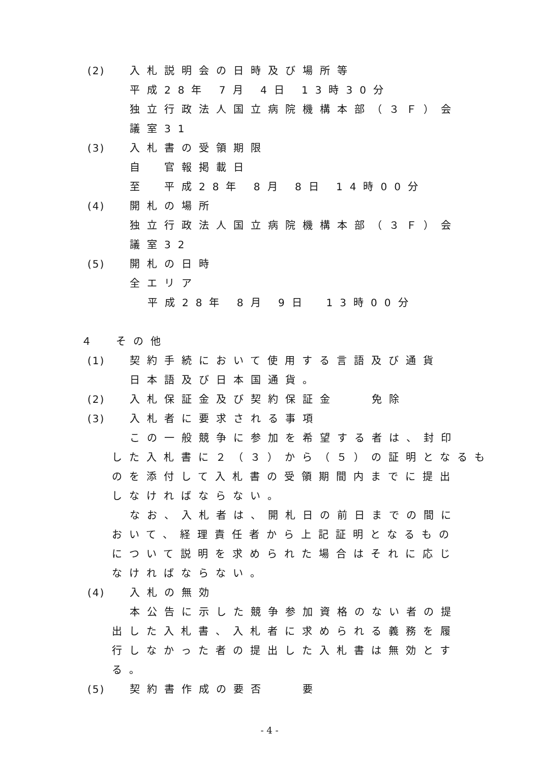(2) 入札説明会の日時及び場所等
平成28年 7月 4日 13時30分
独立行政法人国立病院機構本部（３Ｆ）会
議室31
(3) 入札書の受領期限
自　官報掲載日
至　平成28年 8月 8日 14時00分
(4) 開札の場所
独立行政法人国立病院機構本部（３Ｆ）会
議室32
(5) 開札の日時
全エリア
平成28年 8月 9日　13時00分
４　その他
(1) 契約手続において使用する言語及び通貨
日本語及び日本国通貨。
(2) 入札保証金及び契約保証金　　免除
(3) 入札者に要求される事項
この一般競争に参加を希望する者は、封印
した入札書に２（３）から（５）の証明となるも
のを添付して入札書の受領期間内までに提出
しなければならない。
なお、入札者は、開札日の前日までの間に
おいて、経理責任者から上記証明となるもの
について説明を求められた場合はそれに応じ
なければならない。
(4) 入札の無効
本公告に示した競争参加資格のない者の提
出した入札書、入札者に求められる義務を履
行しなかった者の提出した入札書は無効とす
る。
(5) 契約書作成の要否　　要
- 4 -